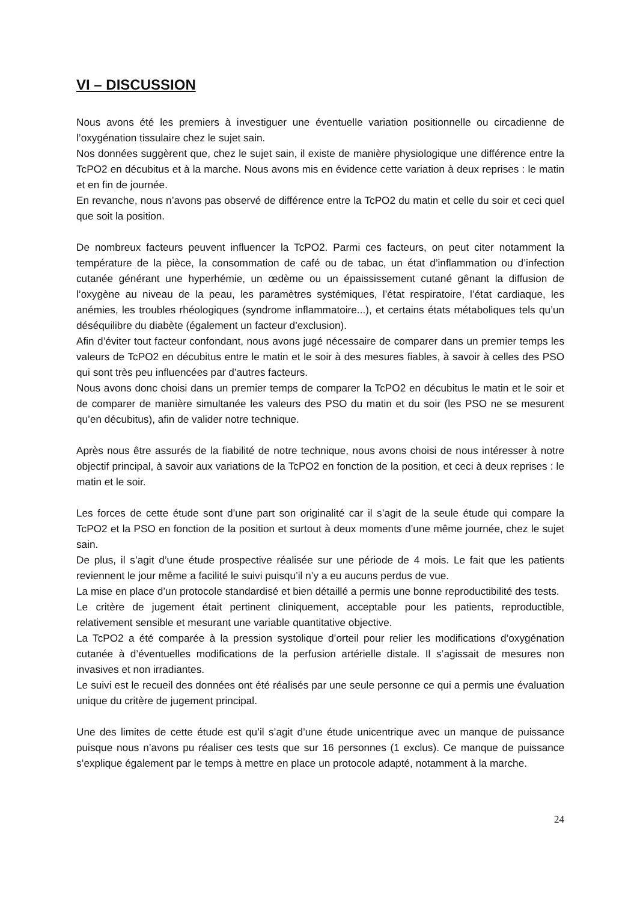VI – DISCUSSION
Nous avons été les premiers à investiguer une éventuelle variation positionnelle ou circadienne de l’oxygénation tissulaire chez le sujet sain.
Nos données suggèrent que, chez le sujet sain, il existe de manière physiologique une différence entre la TcPO2 en décubitus et à la marche. Nous avons mis en évidence cette variation à deux reprises : le matin et en fin de journée.
En revanche, nous n’avons pas observé de différence entre la TcPO2 du matin et celle du soir et ceci quel que soit la position.
De nombreux facteurs peuvent influencer la TcPO2. Parmi ces facteurs, on peut citer notamment la température de la pièce, la consommation de café ou de tabac, un état d’inflammation ou d’infection cutanée générant une hyperhémie, un œdème ou un épaississement cutané gênant la diffusion de l’oxygène au niveau de la peau, les paramètres systémiques, l’état respiratoire, l’état cardiaque, les anémies, les troubles rhéologiques (syndrome inflammatoire...), et certains états métaboliques tels qu’un déséquilibre du diabète (également un facteur d’exclusion).
Afin d’éviter tout facteur confondant, nous avons jugé nécessaire de comparer dans un premier temps les valeurs de TcPO2 en décubitus entre le matin et le soir à des mesures fiables, à savoir à celles des PSO qui sont très peu influencées par d’autres facteurs.
Nous avons donc choisi dans un premier temps de comparer la TcPO2 en décubitus le matin et le soir et de comparer de manière simultanée les valeurs des PSO du matin et du soir (les PSO ne se mesurent qu’en décubitus), afin de valider notre technique.
Après nous être assurés de la fiabilité de notre technique, nous avons choisi de nous intéresser à notre objectif principal, à savoir aux variations de la TcPO2 en fonction de la position, et ceci à deux reprises : le matin et le soir.
Les forces de cette étude sont d’une part son originalité car il s’agit de la seule étude qui compare la TcPO2 et la PSO en fonction de la position et surtout à deux moments d’une même journée, chez le sujet sain.
De plus, il s’agit d’une étude prospective réalisée sur une période de 4 mois. Le fait que les patients reviennent le jour même a facilité le suivi puisqu’il n’y a eu aucuns perdus de vue.
La mise en place d’un protocole standardisé et bien détaillé a permis une bonne reproductibilité des tests.
Le critère de jugement était pertinent cliniquement, acceptable pour les patients, reproductible, relativement sensible et mesurant une variable quantitative objective.
La TcPO2 a été comparée à la pression systolique d’orteil pour relier les modifications d’oxygénation cutanée à d’éventuelles modifications de la perfusion artérielle distale. Il s’agissait de mesures non invasives et non irradiantes.
Le suivi est le recueil des données ont été réalisés par une seule personne ce qui a permis une évaluation unique du critère de jugement principal.
Une des limites de cette étude est qu’il s’agit d’une étude unicentrique avec un manque de puissance puisque nous n’avons pu réaliser ces tests que sur 16 personnes (1 exclus). Ce manque de puissance s’explique également par le temps à mettre en place un protocole adapté, notamment à la marche.
24